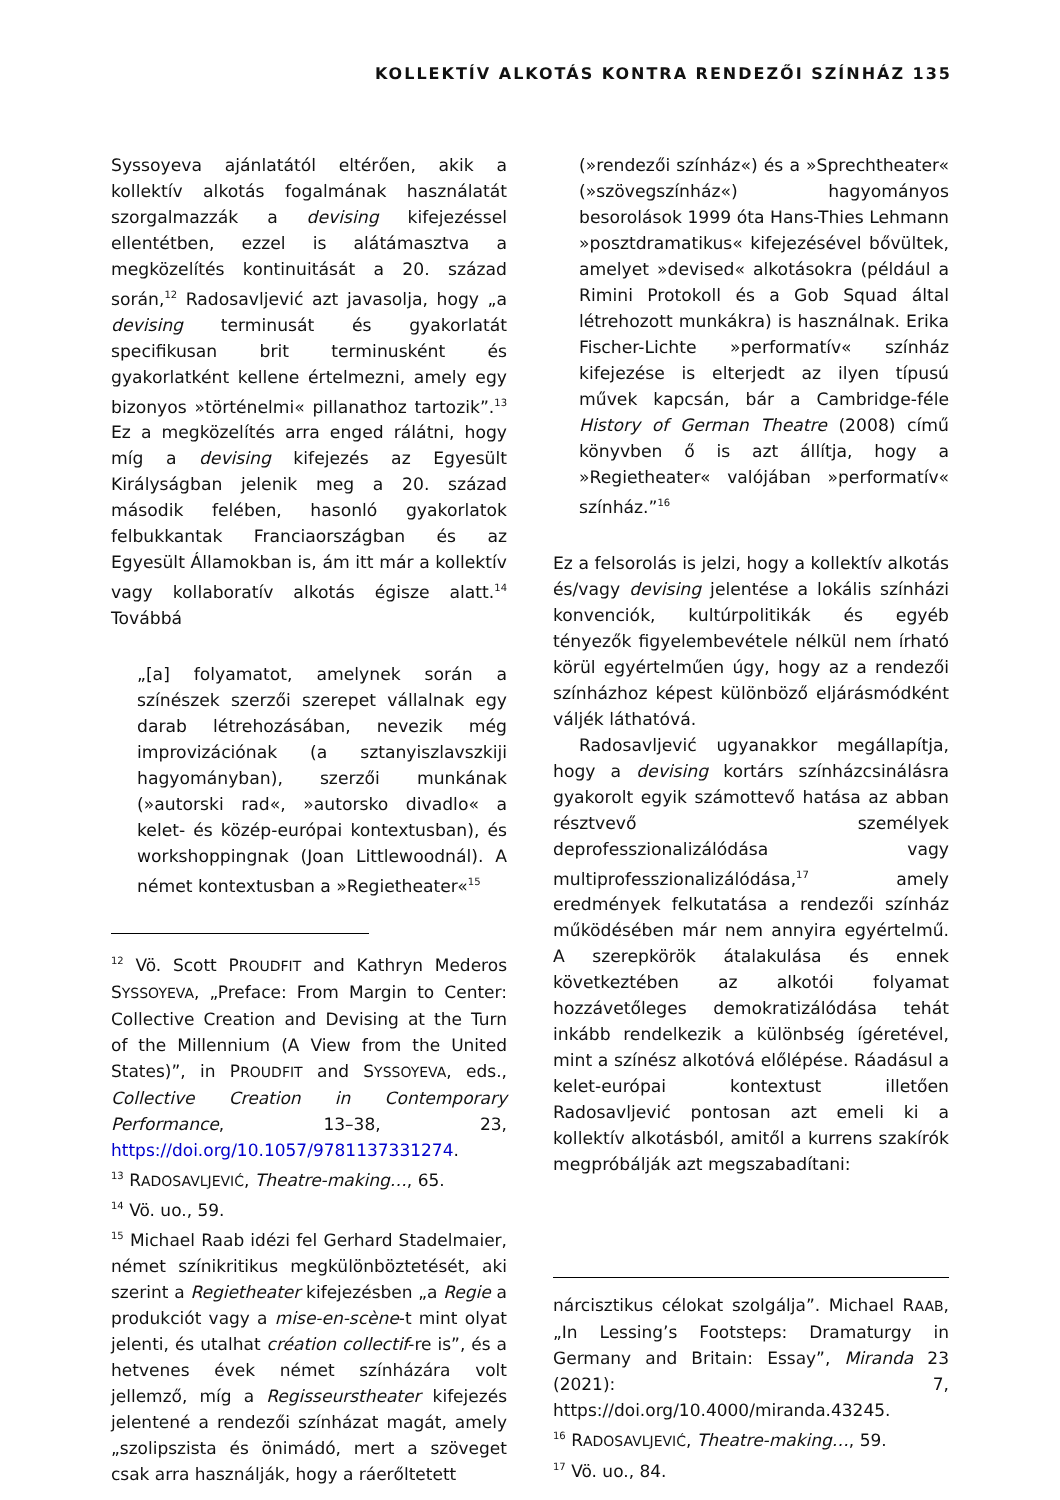KOLLEKTÍV ALKOTÁS KONTRA RENDEZŐI SZÍNHÁZ 135
Syssoyeva ajánlatától eltérően, akik a kollektív alkotás fogalmának használatát szorgalmazzák a devising kifejezéssel ellentétben, ezzel is alátámasztva a megközelítés kontinuitását a 20. század során,<sup>12</sup> Radosavljević azt javasolja, hogy „a devising terminusát és gyakorlatát specifikusan brit terminusként és gyakorlatként kellene értelmezni, amely egy bizonyos »történelmi« pillanathoz tartozik”.<sup>13</sup> Ez a megközelítés arra enged rálátni, hogy míg a devising kifejezés az Egyesült Királyságban jelenik meg a 20. század második felében, hasonló gyakorlatok felbukkantak Franciaországban és az Egyesült Államokban is, ám itt már a kollektív vagy kollaboratív alkotás égisze alatt.<sup>14</sup> Továbbá
„[a] folyamatot, amelynek során a színészek szerzői szerepet vállalnak egy darab létrehozásában, nevezik még improvizációnak (a sztanyiszlavszkiji hagyományban), szerzői munkának (»autorski rad«, »autorsko divadlo« a kelet- és közép-európai kontextusban), és workshoppingnak (Joan Littlewoodnál). A német kontextusban a »Regietheater«<sup>15</sup>
<sup>12</sup> Vö. Scott PROUDFIT and Kathryn Mederos SYSSOYEVA, „Preface: From Margin to Center: Collective Creation and Devising at the Turn of the Millennium (A View from the United States)”, in PROUDFIT and SYSSOYEVA, eds., Collective Creation in Contemporary Performance, 13–38, 23, https://doi.org/10.1057/9781137331274.
<sup>13</sup> RADOSAVLJEVIĆ, Theatre-making…, 65.
<sup>14</sup> Vö. uo., 59.
<sup>15</sup> Michael Raab idézi fel Gerhard Stadelmaier, német színikritikus megkülönböztetését, aki szerint a Regietheater kifejezésben „a Regie a produkciót vagy a mise-en-scène-t mint olyat jelenti, és utalhat création collectif-re is”, és a hetvenes évek német színházára volt jellemző, míg a Regisseurstheater kifejezés jelentené a rendezői színházat magát, amely „szolipszista és önimádó, mert a szöveget csak arra használják, hogy a ráerőltetett
(»rendezői színház«) és a »Sprechtheater« (»szövegszínház«) hagyományos besorolások 1999 óta Hans-Thies Lehmann »posztdramatikus« kifejezésével bővültek, amelyet »devised« alkotásokra (például a Rimini Protokoll és a Gob Squad által létrehozott munkákra) is használnak. Erika Fischer-Lichte »performatív« színház kifejezése is elterjedt az ilyen típusú művek kapcsán, bár a Cambridge-féle History of German Theatre (2008) című könyvben ő is azt állítja, hogy a »Regietheater« valójában »performatív« színház.”<sup>16</sup>
Ez a felsorolás is jelzi, hogy a kollektív alkotás és/vagy devising jelentése a lokális színházi konvenciók, kultúrpolitikák és egyéb tényezők figyelembevétele nélkül nem írható körül egyértelműen úgy, hogy az a rendezői színházhoz képest különböző eljárásmódként váljék láthatóvá.
Radosavljević ugyanakkor megállapítja, hogy a devising kortárs színházcsinálásra gyakorolt egyik számottevő hatása az abban résztvevő személyek deprofesszionalizálódása vagy multiprofesszionalizálódása,<sup>17</sup> amely eredmények felkutatása a rendezői színház működésében már nem annyira egyértelmű. A szerepkörök átalakulása és ennek következtében az alkotói folyamat hozzávetőleges demokratizálódása tehát inkább rendelkezik a különbség ígéretével, mint a színész alkotóvá előlépése. Ráadásul a kelet-európai kontextust illetően Radosavljević pontosan azt emeli ki a kollektív alkotásból, amitől a kurrens szakírók megpróbálják azt megszabadítani:
nárcisztikus célokat szolgálja”. Michael RAAB, „In Lessing’s Footsteps: Dramaturgy in Germany and Britain: Essay”, Miranda 23 (2021): 7, https://doi.org/10.4000/miranda.43245.
<sup>16</sup> RADOSAVLJEVIĆ, Theatre-making…, 59.
<sup>17</sup> Vö. uo., 84.